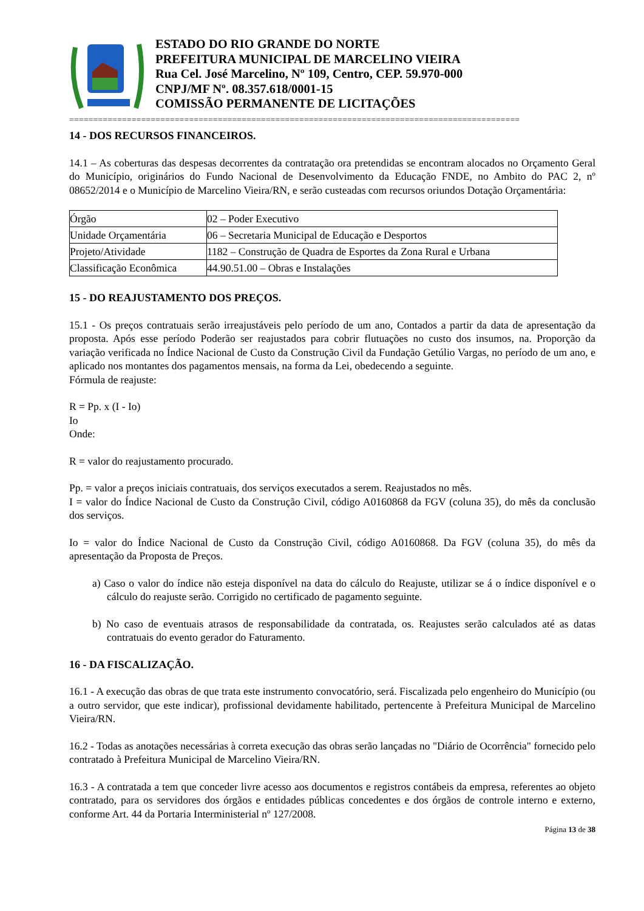ESTADO DO RIO GRANDE DO NORTE
PREFEITURA MUNICIPAL DE MARCELINO VIEIRA
Rua Cel. José Marcelino, Nº 109, Centro, CEP. 59.970-000
CNPJ/MF Nº. 08.357.618/0001-15
COMISSÃO PERMANENTE DE LICITAÇÕES
==============================================================================================
14 - DOS RECURSOS FINANCEIROS.
14.1 – As coberturas das despesas decorrentes da contratação ora pretendidas se encontram alocados no Orçamento Geral do Município, originários do Fundo Nacional de Desenvolvimento da Educação FNDE, no Ambito do PAC 2, nº 08652/2014 e o Município de Marcelino Vieira/RN, e serão custeadas com recursos oriundos Dotação Orçamentária:
| Órgão | 02 – Poder Executivo |
| Unidade Orçamentária | 06 – Secretaria Municipal de Educação e Desportos |
| Projeto/Atividade | 1182 – Construção de Quadra de Esportes da Zona Rural e Urbana |
| Classificação Econômica | 44.90.51.00 – Obras e Instalações |
15 - DO REAJUSTAMENTO DOS PREÇOS.
15.1 - Os preços contratuais serão irreajustáveis pelo período de um ano, Contados a partir da data de apresentação da proposta. Após esse período Poderão ser reajustados para cobrir flutuações no custo dos insumos, na. Proporção da variação verificada no Índice Nacional de Custo da Construção Civil da Fundação Getúlio Vargas, no período de um ano, e aplicado nos montantes dos pagamentos mensais, na forma da Lei, obedecendo a seguinte.
Fórmula de reajuste:
R = Pp. x (I - Io)
Io
Onde:
R = valor do reajustamento procurado.
Pp. = valor a preços iniciais contratuais, dos serviços executados a serem. Reajustados no mês.
I = valor do Índice Nacional de Custo da Construção Civil, código A0160868 da FGV (coluna 35), do mês da conclusão dos serviços.
Io = valor do Índice Nacional de Custo da Construção Civil, código A0160868. Da FGV (coluna 35), do mês da apresentação da Proposta de Preços.
a) Caso o valor do índice não esteja disponível na data do cálculo do Reajuste, utilizar se á o índice disponível e o cálculo do reajuste serão. Corrigido no certificado de pagamento seguinte.
b) No caso de eventuais atrasos de responsabilidade da contratada, os. Reajustes serão calculados até as datas contratuais do evento gerador do Faturamento.
16 - DA FISCALIZAÇÃO.
16.1 - A execução das obras de que trata este instrumento convocatório, será. Fiscalizada pelo engenheiro do Município (ou a outro servidor, que este indicar), profissional devidamente habilitado, pertencente à Prefeitura Municipal de Marcelino Vieira/RN.
16.2 - Todas as anotações necessárias à correta execução das obras serão lançadas no "Diário de Ocorrência" fornecido pelo contratado à Prefeitura Municipal de Marcelino Vieira/RN.
16.3 - A contratada a tem que conceder livre acesso aos documentos e registros contábeis da empresa, referentes ao objeto contratado, para os servidores dos órgãos e entidades públicas concedentes e dos órgãos de controle interno e externo, conforme Art. 44 da Portaria Interministerial nº 127/2008.
Página 13 de 38